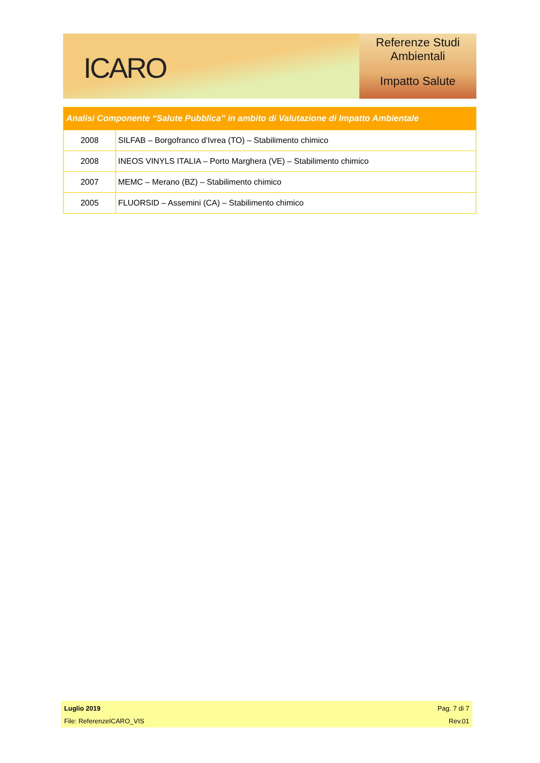ICARO
Referenze Studi
Ambientali
Impatto Salute
| Analisi Componente “Salute Pubblica” in ambito di Valutazione di Impatto Ambientale | |
| --- | --- |
| 2008 | SILFAB – Borgofranco d’Ivrea (TO) – Stabilimento chimico |
| 2008 | INEOS VINYLS ITALIA – Porto Marghera (VE) – Stabilimento chimico |
| 2007 | MEMC – Merano (BZ) – Stabilimento chimico |
| 2005 | FLUORSID – Assemini (CA) – Stabilimento chimico |
Luglio 2019 Pag. 7 di 7
File: ReferenzeICARO_VIS Rev.01